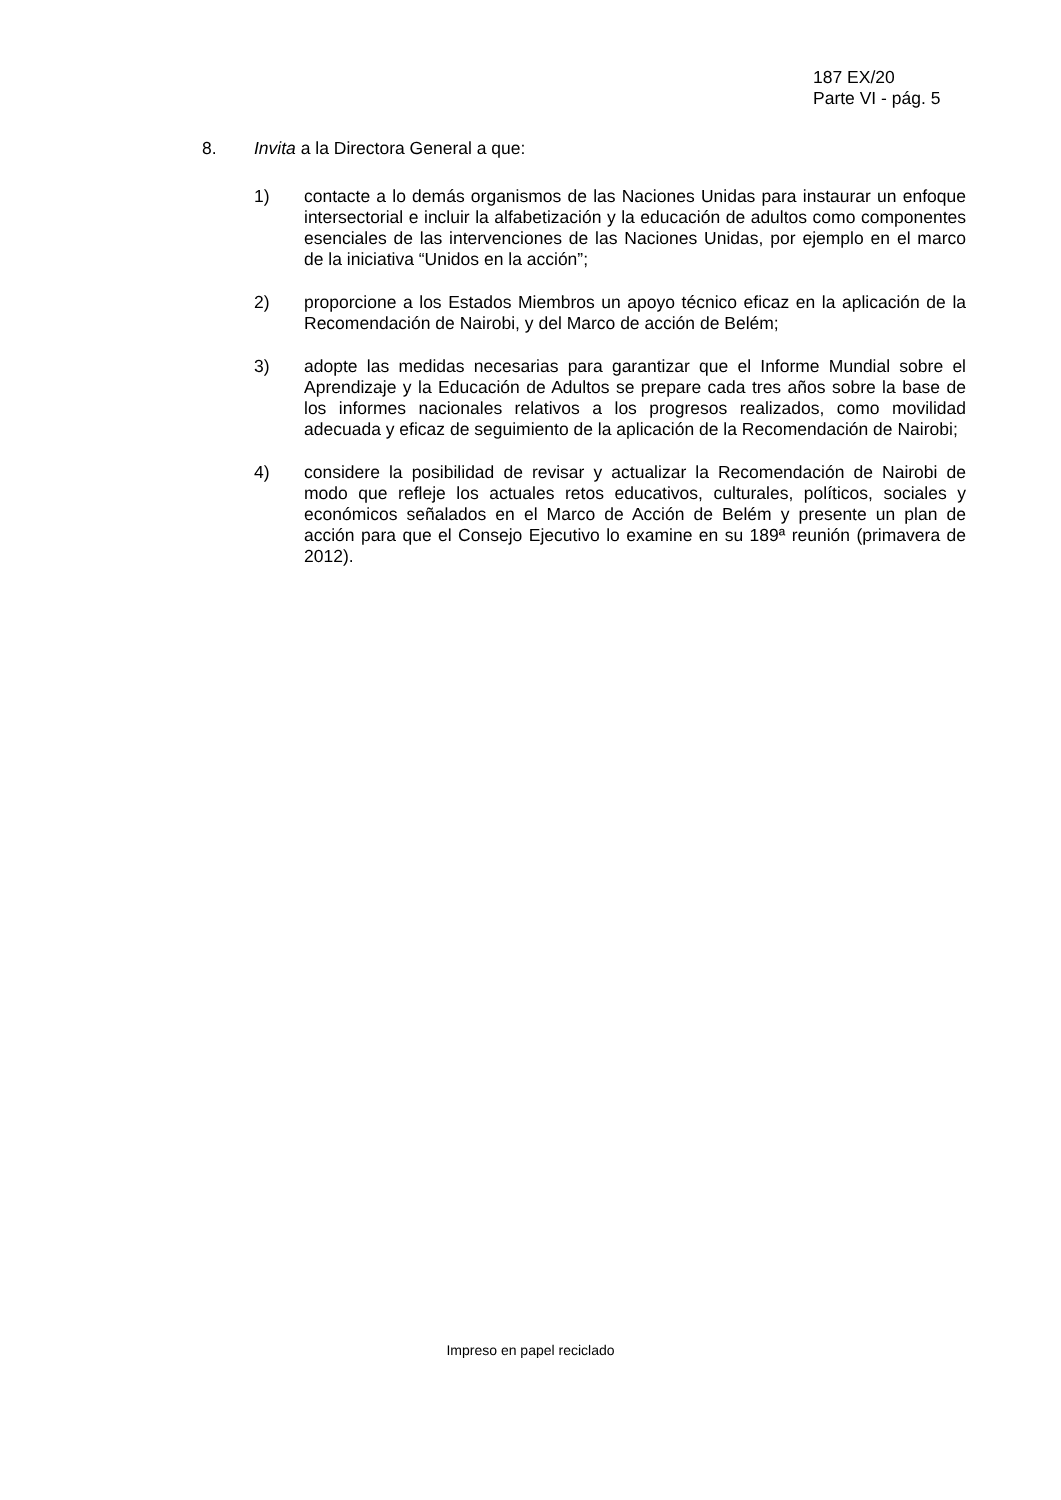187 EX/20
Parte VI - pág. 5
8. Invita a la Directora General a que:
1) contacte a lo demás organismos de las Naciones Unidas para instaurar un enfoque intersectorial e incluir la alfabetización y la educación de adultos como componentes esenciales de las intervenciones de las Naciones Unidas, por ejemplo en el marco de la iniciativa “Unidos en la acción”;
2) proporcione a los Estados Miembros un apoyo técnico eficaz en la aplicación de la Recomendación de Nairobi, y del Marco de acción de Belém;
3) adopte las medidas necesarias para garantizar que el Informe Mundial sobre el Aprendizaje y la Educación de Adultos se prepare cada tres años sobre la base de los informes nacionales relativos a los progresos realizados, como movilidad adecuada y eficaz de seguimiento de la aplicación de la Recomendación de Nairobi;
4) considere la posibilidad de revisar y actualizar la Recomendación de Nairobi de modo que refleje los actuales retos educativos, culturales, políticos, sociales y económicos señalados en el Marco de Acción de Belém y presente un plan de acción para que el Consejo Ejecutivo lo examine en su 189ª reunión (primavera de 2012).
Impreso en papel reciclado